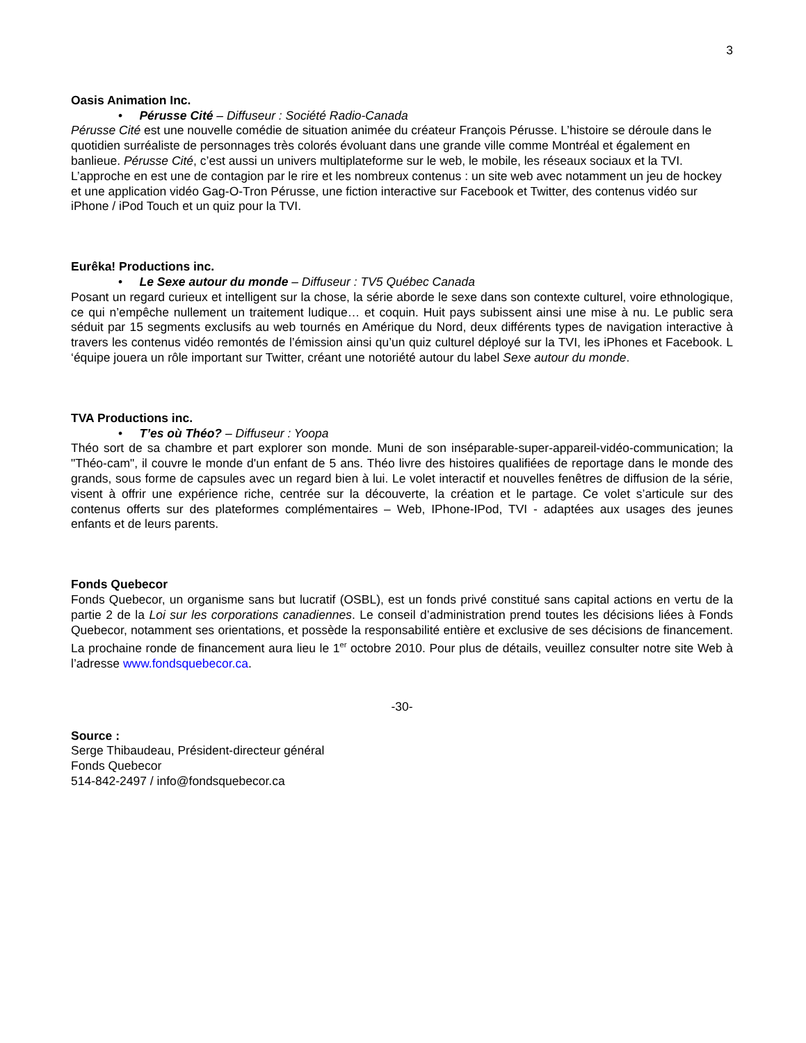3
Oasis Animation Inc.
• Pérusse Cité – Diffuseur : Société Radio-Canada
Pérusse Cité est une nouvelle comédie de situation animée du créateur François Pérusse. L’histoire se déroule dans le quotidien surréaliste de personnages très colorés évoluant dans une grande ville comme Montréal et également en banlieue. Pérusse Cité, c’est aussi un univers multiplateforme sur le web, le mobile, les réseaux sociaux et la TVI. L’approche en est une de contagion par le rire et les nombreux contenus : un site web avec notamment un jeu de hockey et une application vidéo Gag-O-Tron Pérusse, une fiction interactive sur Facebook et Twitter, des contenus vidéo sur iPhone / iPod Touch et un quiz pour la TVI.
Eurêka! Productions inc.
• Le Sexe autour du monde – Diffuseur : TV5 Québec Canada
Posant un regard curieux et intelligent sur la chose, la série aborde le sexe dans son contexte culturel, voire ethnologique, ce qui n’empêche nullement un traitement ludique… et coquin. Huit pays subissent ainsi une mise à nu. Le public sera séduit par 15 segments exclusifs au web tournés en Amérique du Nord, deux différents types de navigation interactive à travers les contenus vidéo remontés de l’émission ainsi qu’un quiz culturel déployé sur la TVI, les iPhones et Facebook. L ‘équipe jouera un rôle important sur Twitter, créant une notoriété autour du label Sexe autour du monde.
TVA Productions inc.
• T’es où Théo? – Diffuseur : Yoopa
Théo sort de sa chambre et part explorer son monde. Muni de son inséparable-super-appareil-vidéo-communication; la "Théo-cam", il couvre le monde d'un enfant de 5 ans. Théo livre des histoires qualifiées de reportage dans le monde des grands, sous forme de capsules avec un regard bien à lui. Le volet interactif et nouvelles fenêtres de diffusion de la série, visent à offrir une expérience riche, centrée sur la découverte, la création et le partage. Ce volet s’articule sur des contenus offerts sur des plateformes complémentaires – Web, IPhone-IPod, TVI - adaptées aux usages des jeunes enfants et de leurs parents.
Fonds Quebecor
Fonds Quebecor, un organisme sans but lucratif (OSBL), est un fonds privé constitué sans capital actions en vertu de la partie 2 de la Loi sur les corporations canadiennes. Le conseil d’administration prend toutes les décisions liées à Fonds Quebecor, notamment ses orientations, et possède la responsabilité entière et exclusive de ses décisions de financement. La prochaine ronde de financement aura lieu le 1<sup>er</sup> octobre 2010. Pour plus de détails, veuillez consulter notre site Web à l’adresse www.fondsquebecor.ca.
-30-
Source :
Serge Thibaudeau, Président-directeur général
Fonds Quebecor
514-842-2497 / info@fondsquebecor.ca